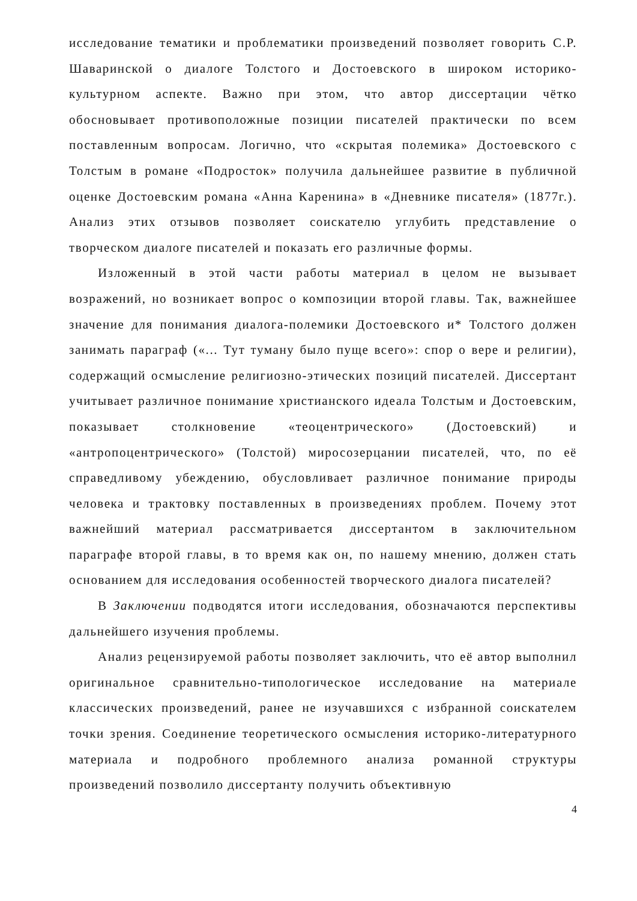исследование тематики и проблематики произведений позволяет говорить С.Р. Шаваринской о диалоге Толстого и Достоевского в широком историко-культурном аспекте. Важно при этом, что автор диссертации чётко обосновывает противоположные позиции писателей практически по всем поставленным вопросам. Логично, что «скрытая полемика» Достоевского с Толстым в романе «Подросток» получила дальнейшее развитие в публичной оценке Достоевским романа «Анна Каренина» в «Дневнике писателя» (1877г.). Анализ этих отзывов позволяет соискателю углубить представление о творческом диалоге писателей и показать его различные формы.
Изложенный в этой части работы материал в целом не вызывает возражений, но возникает вопрос о композиции второй главы. Так, важнейшее значение для понимания диалога-полемики Достоевского и* Толстого должен занимать параграф («... Тут туману было пуще всего»: спор о вере и религии), содержащий осмысление религиозно-этических позиций писателей. Диссертант учитывает различное понимание христианского идеала Толстым и Достоевским, показывает столкновение «теоцентрического» (Достоевский) и «антропоцентрического» (Толстой) миросозерцании писателей, что, по её справедливому убеждению, обусловливает различное понимание природы человека и трактовку поставленных в произведениях проблем. Почему этот важнейший материал рассматривается диссертантом в заключительном параграфе второй главы, в то время как он, по нашему мнению, должен стать основанием для исследования особенностей творческого диалога писателей?
В Заключении подводятся итоги исследования, обозначаются перспективы дальнейшего изучения проблемы.
Анализ рецензируемой работы позволяет заключить, что её автор выполнил оригинальное сравнительно-типологическое исследование на материале классических произведений, ранее не изучавшихся с избранной соискателем точки зрения. Соединение теоретического осмысления историко-литературного материала и подробного проблемного анализа романной структуры произведений позволило диссертанту получить объективную
4